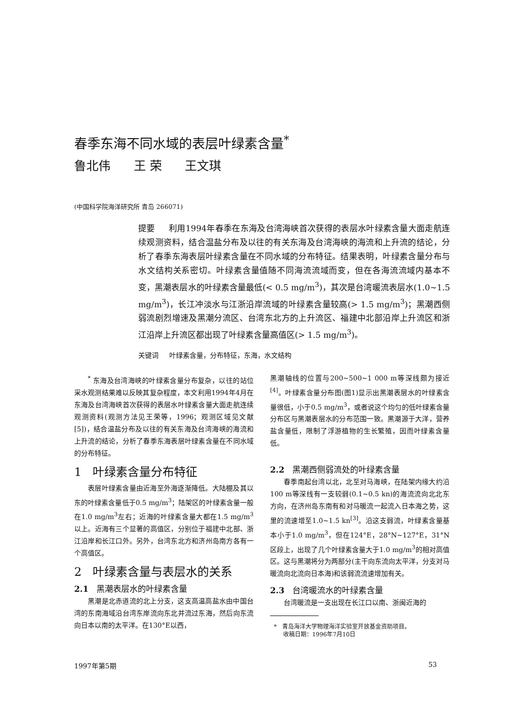春季东海不同水域的表层叶绿素含量<sup>*</sup>
鲁北伟 王 荣 王文琪
(中国科学院海洋研究所 青岛 266071)
提要 利用1994年春季在东海及台湾海峡首次获得的表层水叶绿素含量大面走航连续观测资料，结合温盐分布及以往的有关东海及台湾海峡的海流和上升流的结论，分析了春季东海表层叶绿素含量在不同水域的分布特征。结果表明，叶绿素含量分布与水文结构关系密切。叶绿素含量值随不同海流流域而变，但在各海流流域内基本不变，黑潮表层水的叶绿素含量最低(< 0.5 mg/m<sup>3</sup>)，其次是台湾暖流表层水(1.0~1.5 mg/m<sup>3</sup>)，长江冲淡水与江浙沿岸流域的叶绿素含量较高(> 1.5 mg/m<sup>3</sup>)；黑潮西侧弱流剧烈增速及黑潮分流区、台湾东北方的上升流区、福建中北部沿岸上升流区和浙江沿岸上升流区都出现了叶绿素含量高值区(> 1.5 mg/m<sup>3</sup>)。
关键词 叶绿素含量，分布特征，东海，水文结构
<sup>*</sup> 东海及台湾海峡的叶绿素含量分布复杂，以往的站位采水观测结果难以反映其复杂程度，本文利用1994年4月在东海及台湾海峡首次获得的表层水叶绿素含量大面走航连续观测资料(观测方法见王荣等，1996；观测区域见文献[5])，结合温盐分布及以往的有关东海及台湾海峡的海流和上升流的结论，分析了春季东海表层叶绿素含量在不同水域的分布特征。
1 叶绿素含量分布特征
表层叶绿素含量由近海至外海逐渐降低。大陆棚及其以东的叶绿素含量低于0.5 mg/m<sup>3</sup>；陆架区的叶绿素含量一般在1.0 mg/m<sup>3</sup>左右；近海的叶绿素含量大都在1.5 mg/m<sup>3</sup>以上。近海有三个显著的高值区，分别位于福建中北部、浙江沿岸和长江口外。另外，台湾东北方和济州岛南方各有一个高值区。
2 叶绿素含量与表层水的关系
2.1 黑潮表层水的叶绿素含量
黑潮是北赤道流的北上分支，这支高温高盐水由中国台湾的东南海域沿台湾东岸流向东北并流过东海，然后向东流向日本以南的太平洋。在130°E以西，
黑潮轴线的位置与200~500~1 000 m等深线颇为接近<sup>[4]</sup>。叶绿素含量分布图(图1)显示出黑潮表层水的叶绿素含量很低，小于0.5 mg/m<sup>3</sup>，或者说这个均匀的低叶绿素含量分布区与黑潮表层水的分布范围一致。黑潮源于大洋，营养盐含量低，限制了浮游植物的生长繁殖，因而叶绿素含量低。
2.2 黑潮西侧弱流处的叶绿素含量
春季南起台湾以北，北至对马海峡，在陆架内缘大约沿100 m等深线有一支较弱(0.1~0.5 kn)的海流流向北北东方向，在济州岛东南有和对马暖流一起流入日本海之势，这里的流速增至1.0~1.5 kn<sup>[3]</sup>。沿这支弱流，叶绿素含量基本小于1.0 mg/m<sup>3</sup>，但在124°E，28°N~127°E，31°N区段上，出现了几个叶绿素含量大于1.0 mg/m<sup>3</sup>的相对高值区。这与黑潮将分为两部分(主干向东流向太平洋，分支对马暖流向北流向日本海)和该弱流流速增加有关。
2.3 台湾暖流水的叶绿素含量
台湾暖流是一支出现在长江口以南、浙闽近海的
* 青岛海洋大学物理海洋实验室开放基金资助项目。
收稿日期：1996年7月10日
1997年第5期 53